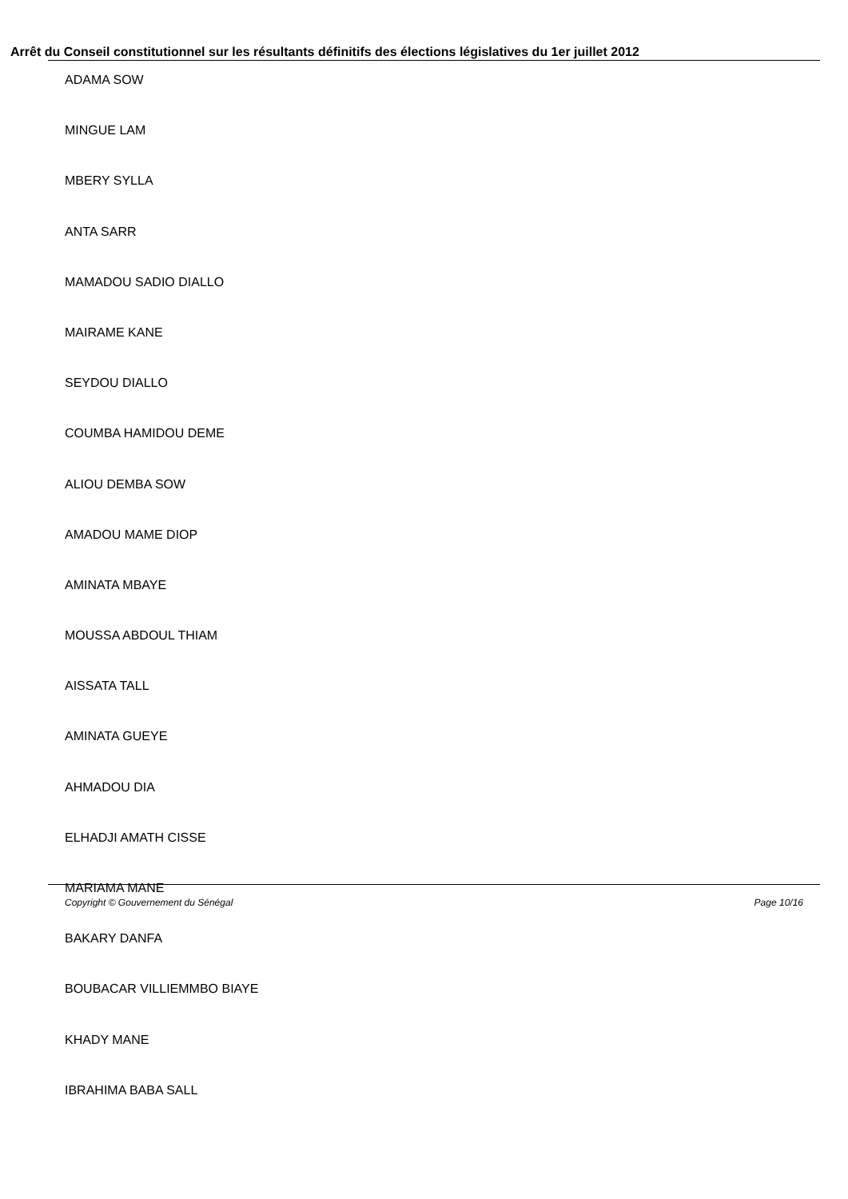Arrêt du Conseil constitutionnel sur les résultants définitifs des élections législatives du 1er juillet 2012
ADAMA SOW
MINGUE LAM
MBERY SYLLA
ANTA SARR
MAMADOU SADIO DIALLO
MAIRAME KANE
SEYDOU DIALLO
COUMBA HAMIDOU DEME
ALIOU DEMBA SOW
AMADOU MAME DIOP
AMINATA MBAYE
MOUSSA ABDOUL THIAM
AISSATA TALL
AMINATA GUEYE
AHMADOU DIA
ELHADJI AMATH CISSE
MARIAMA MANE
BAKARY DANFA
BOUBACAR VILLIEMMBO BIAYE
KHADY MANE
IBRAHIMA BABA SALL
Copyright © Gouvernement du Sénégal Page 10/16